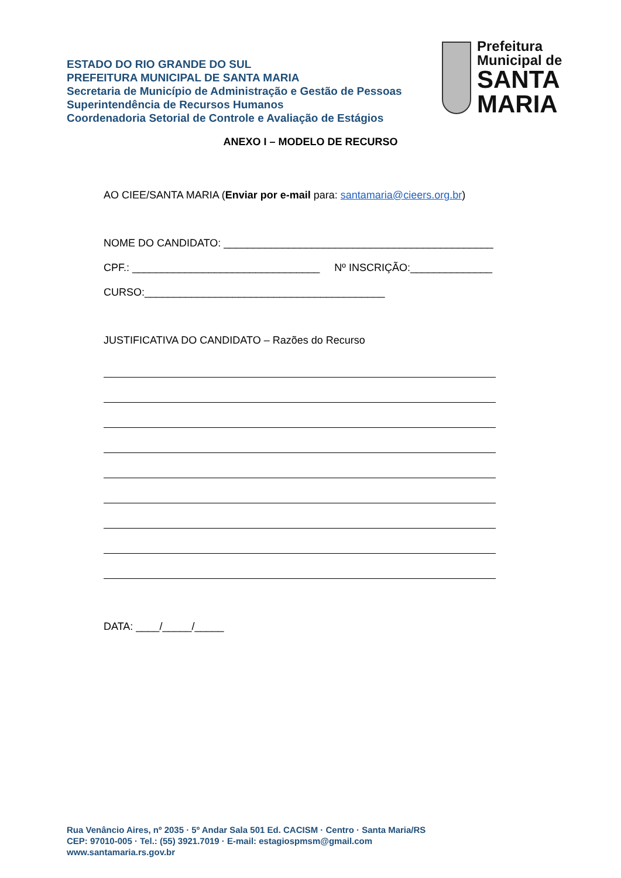ESTADO DO RIO GRANDE DO SUL
PREFEITURA MUNICIPAL DE SANTA MARIA
Secretaria de Município de Administração e Gestão de Pessoas
Superintendência de Recursos Humanos
Coordenadoria Setorial de Controle e Avaliação de Estágios
Prefeitura Municipal de
SANTA MARIA
ANEXO I – MODELO DE RECURSO
AO CIEE/SANTA MARIA (Enviar por e-mail para: santamaria@cieers.org.br)
NOME DO CANDIDATO: ______________________________________________
CPF.: ________________________________ Nº INSCRIÇÃO:______________
CURSO:_________________________________________
JUSTIFICATIVA DO CANDIDATO – Razões do Recurso
DATA: ____/_____/_____
Rua Venâncio Aires, nº 2035 · 5º Andar Sala 501 Ed. CACISM · Centro · Santa Maria/RS
CEP: 97010-005 · Tel.: (55) 3921.7019 · E-mail: estagiospmsm@gmail.com
www.santamaria.rs.gov.br